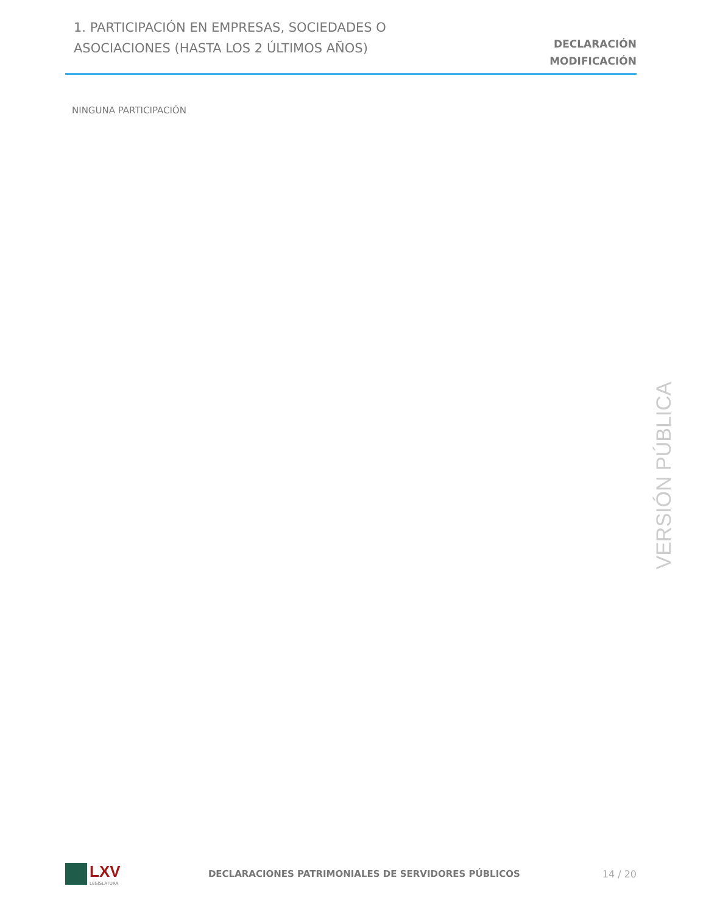1. PARTICIPACIÓN EN EMPRESAS, SOCIEDADES O
ASOCIACIONES (HASTA LOS 2 ÚLTIMOS AÑOS)
DECLARACIÓN
MODIFICACIÓN
NINGUNA PARTICIPACIÓN
VERSIÓN PÚBLICA
LXV
LEGISLATURA
DECLARACIONES PATRIMONIALES DE SERVIDORES PÚBLICOS
14 / 20